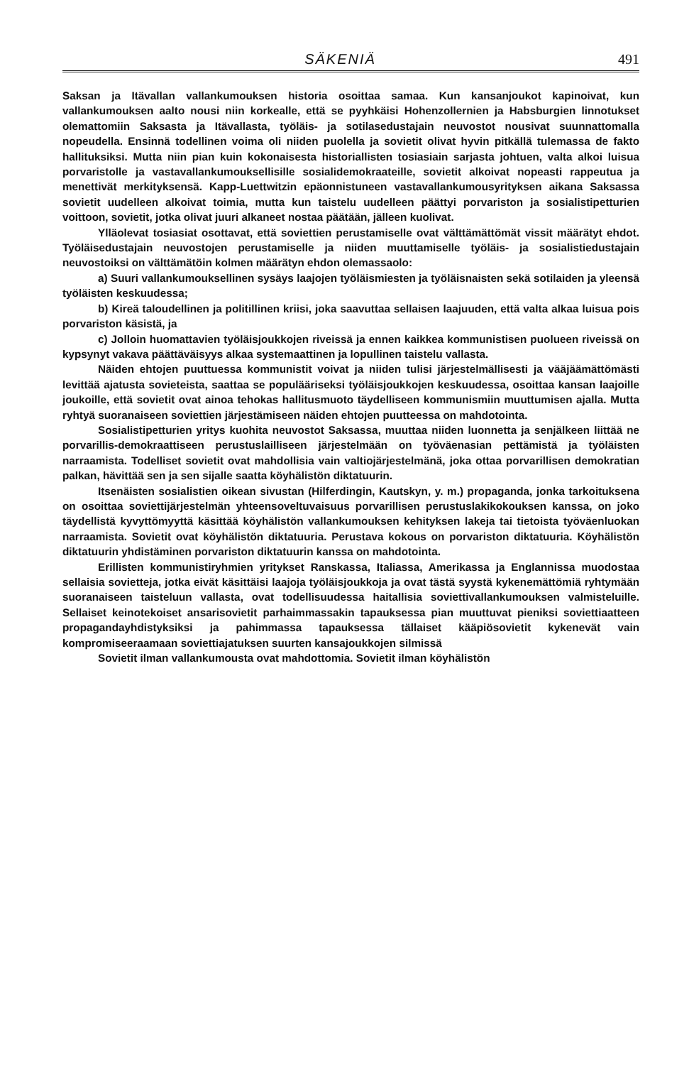SÄKENIÄ 491
Saksan ja Itävallan vallankumouksen historia osoittaa samaa. Kun kansanjoukot kapinoivat, kun vallankumouksen aalto nousi niin korkealle, että se pyyhkäisi Hohenzollernien ja Habsburgien linnotukset olemattomiin Saksasta ja Itävallasta, työläis- ja sotilasedustajain neuvostot nousivat suunnattomalla nopeudella. Ensinnä todellinen voima oli niiden puolella ja sovietit olivat hyvin pitkällä tulemassa de fakto hallituksiksi. Mutta niin pian kuin kokonaisesta historiallisten tosiasiain sarjasta johtuen, valta alkoi luisua porvaristolle ja vastavallankumouksellisille sosialidemokraateille, sovietit alkoivat nopeasti rappeutua ja menettivät merkityksensä. Kapp-Luettwitzin epäonnistuneen vastavallankumousyrityksen aikana Saksassa sovietit uudelleen alkoivat toimia, mutta kun taistelu uudelleen päättyi porvariston ja sosialistipetturien voittoon, sovietit, jotka olivat juuri alkaneet nostaa päätään, jälleen kuolivat.
Ylläolevat tosiasiat osottavat, että soviettien perustamiselle ovat välttämättömät vissit määrätyt ehdot. Työläisedustajain neuvostojen perustamiselle ja niiden muuttamiselle työläis- ja sosialistiedustajain neuvostoiksi on välttämätöin kolmen määrätyn ehdon olemassaolo:
a) Suuri vallankumouksellinen sysäys laajojen työläismiesten ja työläisnaisten sekä sotilaiden ja yleensä työläisten keskuudessa;
b) Kireä taloudellinen ja politillinen kriisi, joka saavuttaa sellaisen laajuuden, että valta alkaa luisua pois porvariston käsistä, ja
c) Jolloin huomattavien työläisjoukkojen riveissä ja ennen kaikkea kommunistisen puolueen riveissä on kypsynyt vakava päättäväisyys alkaa systemaattinen ja lopullinen taistelu vallasta.
Näiden ehtojen puuttuessa kommunistit voivat ja niiden tulisi järjestelmällisesti ja vääjäämättömästi levittää ajatusta sovieteista, saattaa se populääriseksi työläisjoukkojen keskuudessa, osoittaa kansan laajoille joukoille, että sovietit ovat ainoa tehokas hallitusmuoto täydelliseen kommunismiin muuttumisen ajalla. Mutta ryhtyä suoranaiseen soviettien järjestämiseen näiden ehtojen puutteessa on mahdotointa.
Sosialistipetturien yritys kuohita neuvostot Saksassa, muuttaa niiden luonnetta ja senjälkeen liittää ne porvarillis-demokraattiseen perustuslailliseen järjestelmään on työväenasian pettämistä ja työläisten narraamista. Todelliset sovietit ovat mahdollisia vain valtiojärjestelmänä, joka ottaa porvarillisen demokratian palkan, hävittää sen ja sen sijalle saatta köyhälistön diktatuurin.
Itsenäisten sosialistien oikean sivustan (Hilferdingin, Kautskyn, y. m.) propaganda, jonka tarkoituksena on osoittaa soviettijärjestelmän yhteensoveltuvaisuus porvarillisen perustuslakikokouksen kanssa, on joko täydellistä kyvyttömyyttä käsittää köyhälistön vallankumouksen kehityksen lakeja tai tietoista työväenluokan narraamista. Sovietit ovat köyhälistön diktatuuria. Perustava kokous on porvariston diktatuuria. Köyhälistön diktatuurin yhdistäminen porvariston diktatuurin kanssa on mahdotointa.
Erillisten kommunistiryhmien yritykset Ranskassa, Italiassa, Amerikassa ja Englannissa muodostaa sellaisia sovietteja, jotka eivät käsittäisi laajoja työläisjoukkoja ja ovat tästä syystä kykenemättömiä ryhtymään suoranaiseen taisteluun vallasta, ovat todellisuudessa haitallisia soviettivallankumouksen valmisteluille. Sellaiset keinotekoiset ansarisovietit parhaimmassakin tapauksessa pian muuttuvat pieniksi soviettiaatteen propagandayhdistyksiksi ja pahimmassa tapauksessa tällaiset kääpiösovietit kykenevät vain kompromiseeraamaan soviettiajatuksen suurten kansajoukkojen silmissä
Sovietit ilman vallankumousta ovat mahdottomia. Sovietit ilman köyhälistön